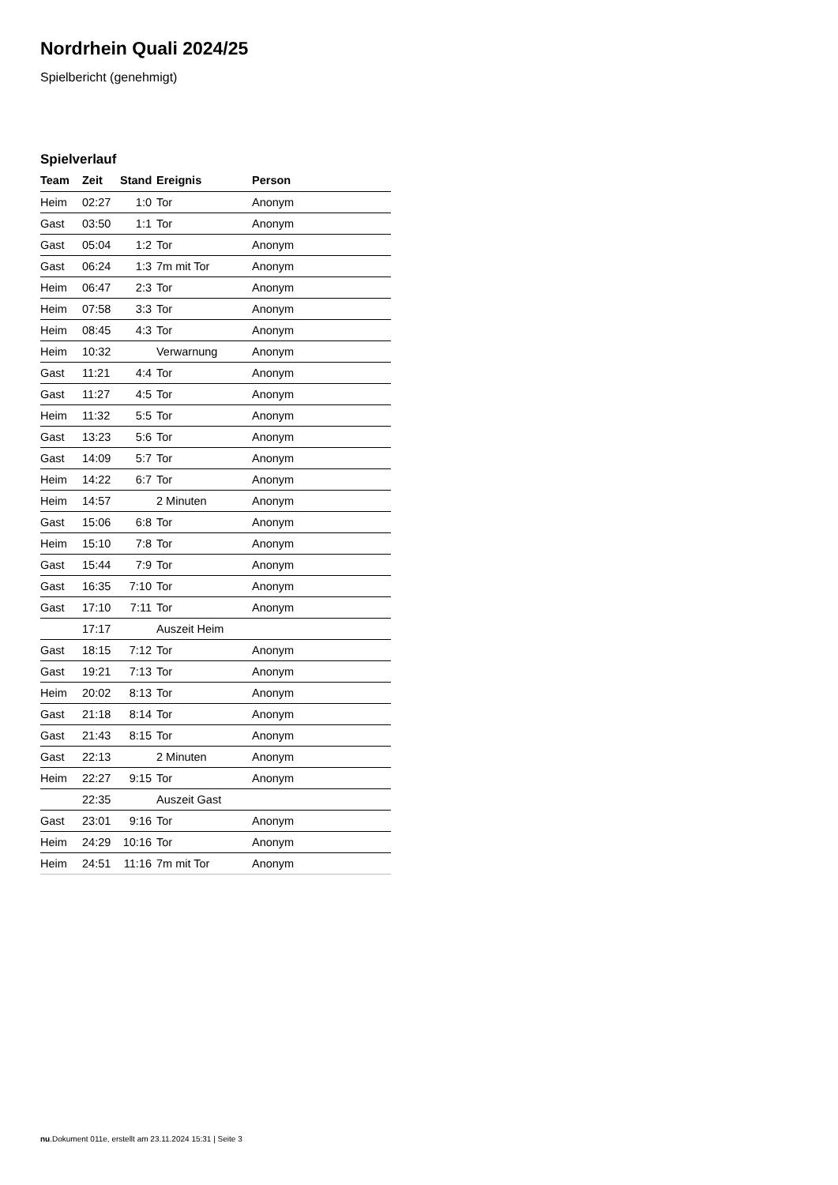Nordrhein Quali 2024/25
Spielbericht (genehmigt)
Spielverlauf
| Team | Zeit | Stand | Ereignis | Person |
| --- | --- | --- | --- | --- |
| Heim | 02:27 | 1:0 | Tor | Anonym |
| Gast | 03:50 | 1:1 | Tor | Anonym |
| Gast | 05:04 | 1:2 | Tor | Anonym |
| Gast | 06:24 | 1:3 | 7m mit Tor | Anonym |
| Heim | 06:47 | 2:3 | Tor | Anonym |
| Heim | 07:58 | 3:3 | Tor | Anonym |
| Heim | 08:45 | 4:3 | Tor | Anonym |
| Heim | 10:32 | | Verwarnung | Anonym |
| Gast | 11:21 | 4:4 | Tor | Anonym |
| Gast | 11:27 | 4:5 | Tor | Anonym |
| Heim | 11:32 | 5:5 | Tor | Anonym |
| Gast | 13:23 | 5:6 | Tor | Anonym |
| Gast | 14:09 | 5:7 | Tor | Anonym |
| Heim | 14:22 | 6:7 | Tor | Anonym |
| Heim | 14:57 | | 2 Minuten | Anonym |
| Gast | 15:06 | 6:8 | Tor | Anonym |
| Heim | 15:10 | 7:8 | Tor | Anonym |
| Gast | 15:44 | 7:9 | Tor | Anonym |
| Gast | 16:35 | 7:10 | Tor | Anonym |
| Gast | 17:10 | 7:11 | Tor | Anonym |
| | 17:17 | | Auszeit Heim | |
| Gast | 18:15 | 7:12 | Tor | Anonym |
| Gast | 19:21 | 7:13 | Tor | Anonym |
| Heim | 20:02 | 8:13 | Tor | Anonym |
| Gast | 21:18 | 8:14 | Tor | Anonym |
| Gast | 21:43 | 8:15 | Tor | Anonym |
| Gast | 22:13 | | 2 Minuten | Anonym |
| Heim | 22:27 | 9:15 | Tor | Anonym |
| | 22:35 | | Auszeit Gast | |
| Gast | 23:01 | 9:16 | Tor | Anonym |
| Heim | 24:29 | 10:16 | Tor | Anonym |
| Heim | 24:51 | 11:16 | 7m mit Tor | Anonym |
nu.Dokument 011e, erstellt am 23.11.2024 15:31 | Seite 3